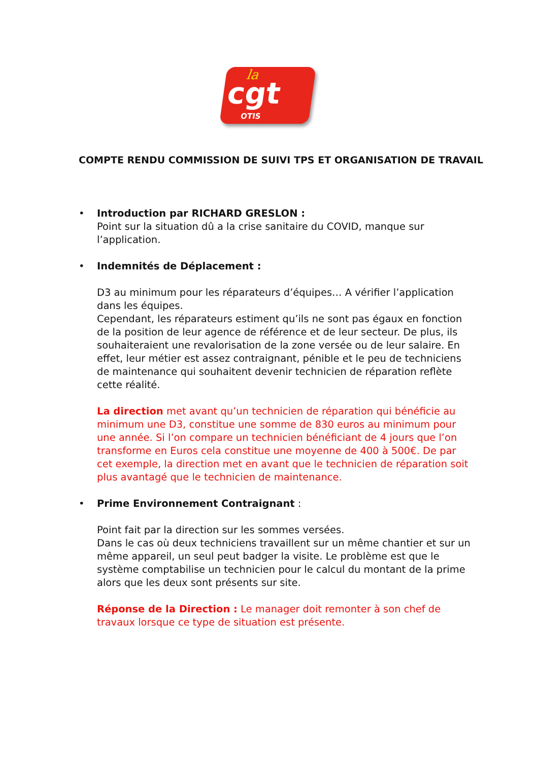la
cgt
OTIS
COMPTE RENDU COMMISSION DE SUIVI TPS ET ORGANISATION DE TRAVAIL
• Introduction par RICHARD GRESLON :
Point sur la situation dû a la crise sanitaire du COVID, manque sur l’application.
• Indemnités de Déplacement :
D3 au minimum pour les réparateurs d’équipes… A vérifier l’application dans les équipes.
Cependant, les réparateurs estiment qu’ils ne sont pas égaux en fonction de la position de leur agence de référence et de leur secteur. De plus, ils souhaiteraient une revalorisation de la zone versée ou de leur salaire. En effet, leur métier est assez contraignant, pénible et le peu de techniciens de maintenance qui souhaitent devenir technicien de réparation reflète cette réalité.
La direction met avant qu’un technicien de réparation qui bénéficie au minimum une D3, constitue une somme de 830 euros au minimum pour une année. Si l’on compare un technicien bénéficiant de 4 jours que l’on transforme en Euros cela constitue une moyenne de 400 à 500€. De par cet exemple, la direction met en avant que le technicien de réparation soit plus avantagé que le technicien de maintenance.
• Prime Environnement Contraignant :
Point fait par la direction sur les sommes versées.
Dans le cas où deux techniciens travaillent sur un même chantier et sur un même appareil, un seul peut badger la visite. Le problème est que le système comptabilise un technicien pour le calcul du montant de la prime alors que les deux sont présents sur site.
Réponse de la Direction : Le manager doit remonter à son chef de travaux lorsque ce type de situation est présente.